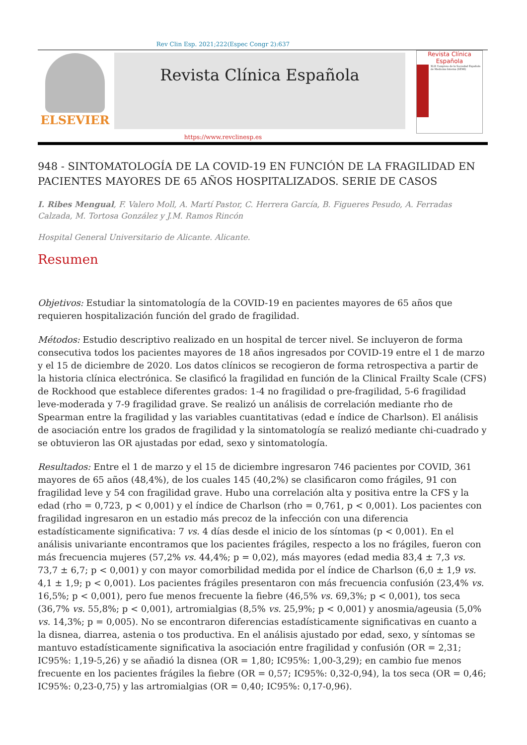Rev Clin Esp. 2021;222(Espec Congr 2):637
ELSEVIER
Revista Clínica Española
Revista Clínica Española
XLII Congreso de la Sociedad Española de Medicina Interna (SEMI)
https://www.revclinesp.es
948 - SINTOMATOLOGÍA DE LA COVID-19 EN FUNCIÓN DE LA FRAGILIDAD EN PACIENTES MAYORES DE 65 AÑOS HOSPITALIZADOS. SERIE DE CASOS
I. Ribes Mengual, F. Valero Moll, A. Martí Pastor, C. Herrera García, B. Figueres Pesudo, A. Ferradas Calzada, M. Tortosa González y J.M. Ramos Rincón
Hospital General Universitario de Alicante. Alicante.
Resumen
Objetivos: Estudiar la sintomatología de la COVID-19 en pacientes mayores de 65 años que requieren hospitalización función del grado de fragilidad.
Métodos: Estudio descriptivo realizado en un hospital de tercer nivel. Se incluyeron de forma consecutiva todos los pacientes mayores de 18 años ingresados por COVID-19 entre el 1 de marzo y el 15 de diciembre de 2020. Los datos clínicos se recogieron de forma retrospectiva a partir de la historia clínica electrónica. Se clasificó la fragilidad en función de la Clinical Frailty Scale (CFS) de Rockhood que establece diferentes grados: 1-4 no fragilidad o pre-fragilidad, 5-6 fragilidad leve-moderada y 7-9 fragilidad grave. Se realizó un análisis de correlación mediante rho de Spearman entre la fragilidad y las variables cuantitativas (edad e índice de Charlson). El análisis de asociación entre los grados de fragilidad y la sintomatología se realizó mediante chi-cuadrado y se obtuvieron las OR ajustadas por edad, sexo y sintomatología.
Resultados: Entre el 1 de marzo y el 15 de diciembre ingresaron 746 pacientes por COVID, 361 mayores de 65 años (48,4%), de los cuales 145 (40,2%) se clasificaron como frágiles, 91 con fragilidad leve y 54 con fragilidad grave. Hubo una correlación alta y positiva entre la CFS y la edad (rho = 0,723, p < 0,001) y el índice de Charlson (rho = 0,761, p < 0,001). Los pacientes con fragilidad ingresaron en un estadio más precoz de la infección con una diferencia estadísticamente significativa: 7 vs. 4 días desde el inicio de los síntomas (p < 0,001). En el análisis univariante encontramos que los pacientes frágiles, respecto a los no frágiles, fueron con más frecuencia mujeres (57,2% vs. 44,4%; p = 0,02), más mayores (edad media 83,4 ± 7,3 vs. 73,7 ± 6,7; p < 0,001) y con mayor comorbilidad medida por el índice de Charlson (6,0 ± 1,9 vs. 4,1 ± 1,9; p < 0,001). Los pacientes frágiles presentaron con más frecuencia confusión (23,4% vs. 16,5%; p < 0,001), pero fue menos frecuente la fiebre (46,5% vs. 69,3%; p < 0,001), tos seca (36,7% vs. 55,8%; p < 0,001), artromialgias (8,5% vs. 25,9%; p < 0,001) y anosmia/ageusia (5,0% vs. 14,3%; p = 0,005). No se encontraron diferencias estadísticamente significativas en cuanto a la disnea, diarrea, astenia o tos productiva. En el análisis ajustado por edad, sexo, y síntomas se mantuvo estadísticamente significativa la asociación entre fragilidad y confusión (OR = 2,31; IC95%: 1,19-5,26) y se añadió la disnea (OR = 1,80; IC95%: 1,00-3,29); en cambio fue menos frecuente en los pacientes frágiles la fiebre (OR = 0,57; IC95%: 0,32-0,94), la tos seca (OR = 0,46; IC95%: 0,23-0,75) y las artromialgias (OR = 0,40; IC95%: 0,17-0,96).